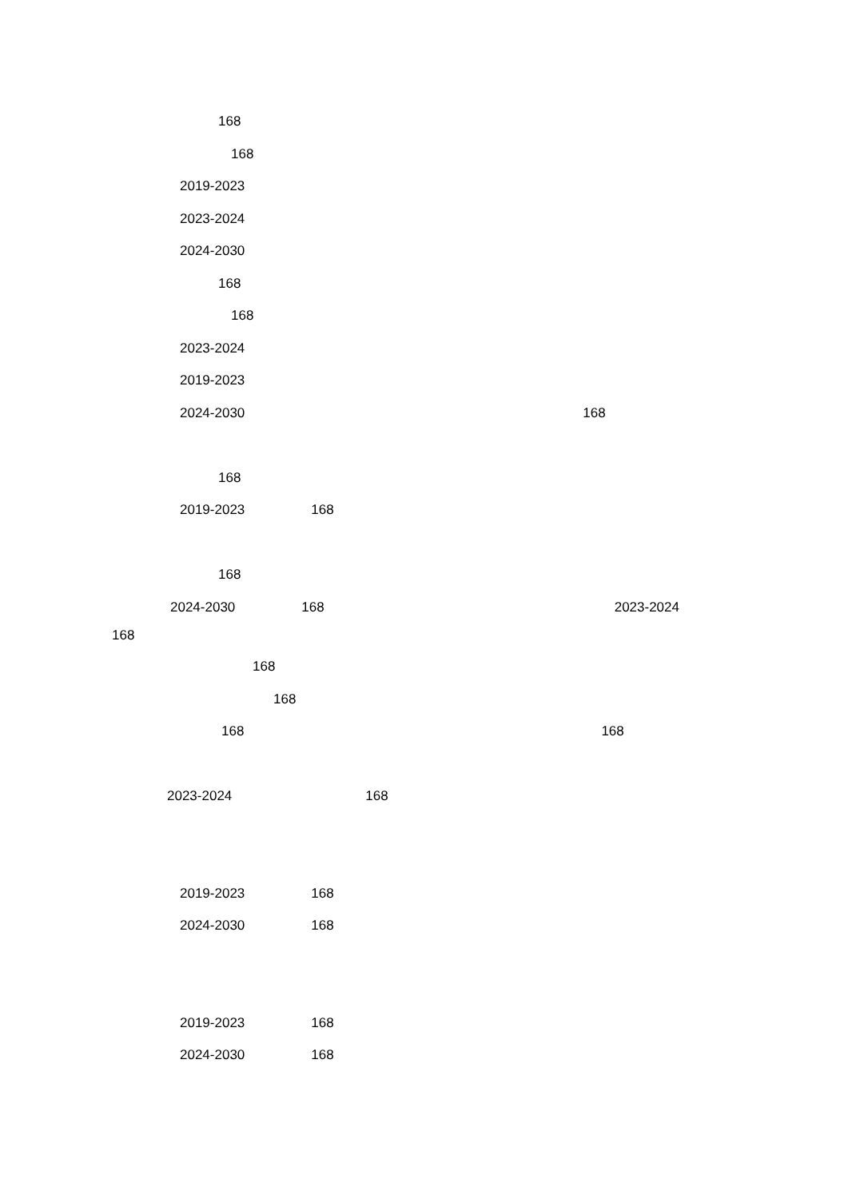168
168
2019-2023
2023-2024
2024-2030
168
168
2023-2024
2019-2023
2024-2030 168
168
2019-2023 168
168
2024-2030 168 2023-2024
168
168
168
168 168
2023-2024 168
2019-2023 168
2024-2030 168
2019-2023 168
2024-2030 168